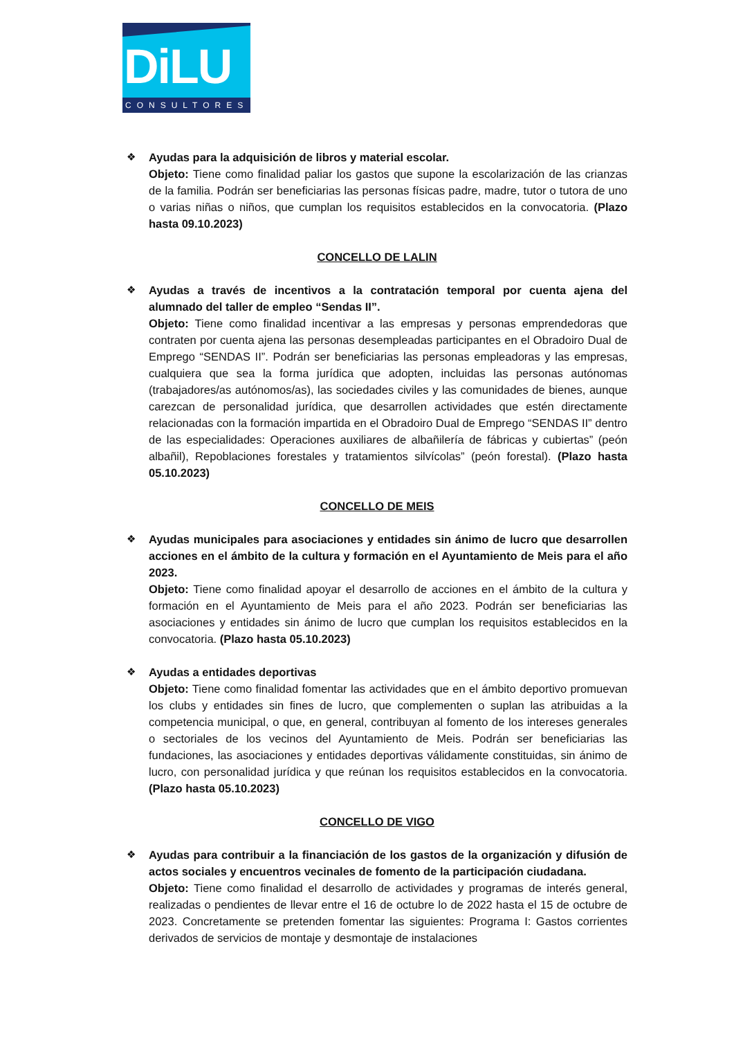DiLU
CONSULTORES
❖ Ayudas para la adquisición de libros y material escolar.
Objeto: Tiene como finalidad paliar los gastos que supone la escolarización de las crianzas de la familia. Podrán ser beneficiarias las personas físicas padre, madre, tutor o tutora de uno o varias niñas o niños, que cumplan los requisitos establecidos en la convocatoria. (Plazo hasta 09.10.2023)
CONCELLO DE LALIN
❖ Ayudas a través de incentivos a la contratación temporal por cuenta ajena del alumnado del taller de empleo “Sendas II”.
Objeto: Tiene como finalidad incentivar a las empresas y personas emprendedoras que contraten por cuenta ajena las personas desempleadas participantes en el Obradoiro Dual de Emprego “SENDAS II”. Podrán ser beneficiarias las personas empleadoras y las empresas, cualquiera que sea la forma jurídica que adopten, incluidas las personas autónomas (trabajadores/as autónomos/as), las sociedades civiles y las comunidades de bienes, aunque carezcan de personalidad jurídica, que desarrollen actividades que estén directamente relacionadas con la formación impartida en el Obradoiro Dual de Emprego “SENDAS II” dentro de las especialidades: Operaciones auxiliares de albañilería de fábricas y cubiertas” (peón albañil), Repoblaciones forestales y tratamientos silvícolas” (peón forestal). (Plazo hasta 05.10.2023)
CONCELLO DE MEIS
❖ Ayudas municipales para asociaciones y entidades sin ánimo de lucro que desarrollen acciones en el ámbito de la cultura y formación en el Ayuntamiento de Meis para el año 2023.
Objeto: Tiene como finalidad apoyar el desarrollo de acciones en el ámbito de la cultura y formación en el Ayuntamiento de Meis para el año 2023. Podrán ser beneficiarias las asociaciones y entidades sin ánimo de lucro que cumplan los requisitos establecidos en la convocatoria. (Plazo hasta 05.10.2023)
❖ Ayudas a entidades deportivas
Objeto: Tiene como finalidad fomentar las actividades que en el ámbito deportivo promuevan los clubs y entidades sin fines de lucro, que complementen o suplan las atribuidas a la competencia municipal, o que, en general, contribuyan al fomento de los intereses generales o sectoriales de los vecinos del Ayuntamiento de Meis. Podrán ser beneficiarias las fundaciones, las asociaciones y entidades deportivas válidamente constituidas, sin ánimo de lucro, con personalidad jurídica y que reúnan los requisitos establecidos en la convocatoria. (Plazo hasta 05.10.2023)
CONCELLO DE VIGO
❖ Ayudas para contribuir a la financiación de los gastos de la organización y difusión de actos sociales y encuentros vecinales de fomento de la participación ciudadana.
Objeto: Tiene como finalidad el desarrollo de actividades y programas de interés general, realizadas o pendientes de llevar entre el 16 de octubre lo de 2022 hasta el 15 de octubre de 2023. Concretamente se pretenden fomentar las siguientes: Programa I: Gastos corrientes derivados de servicios de montaje y desmontaje de instalaciones